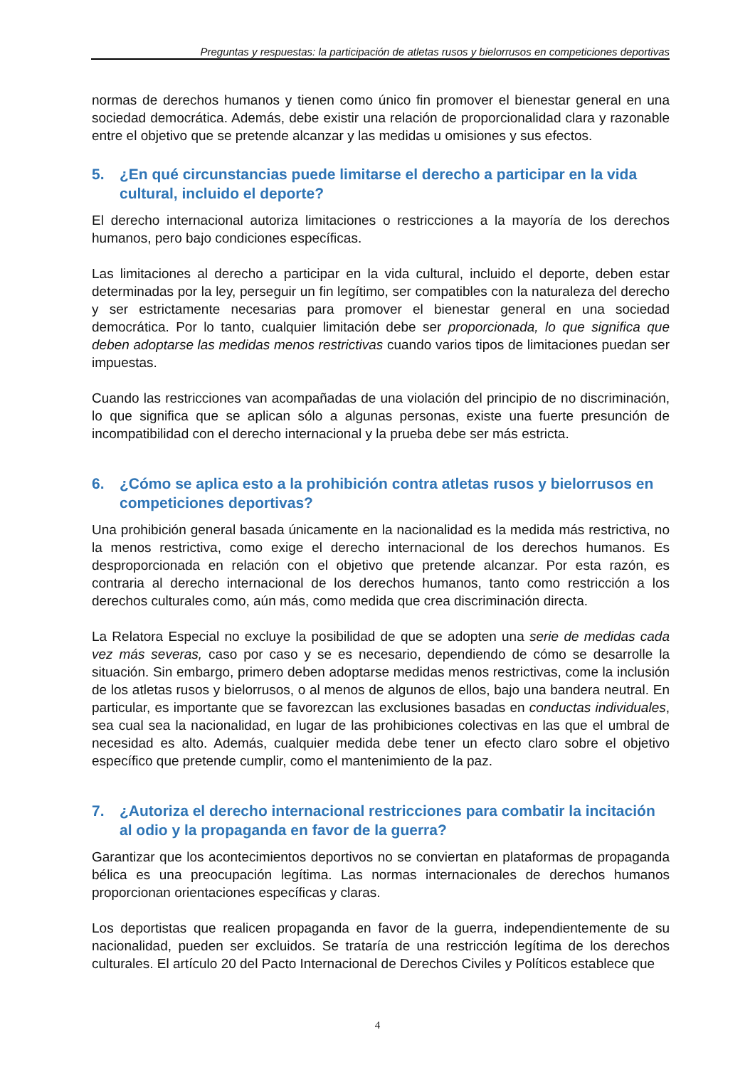Preguntas y respuestas: la participación de atletas rusos y bielorrusos en competiciones deportivas
normas de derechos humanos y tienen como único fin promover el bienestar general en una sociedad democrática. Además, debe existir una relación de proporcionalidad clara y razonable entre el objetivo que se pretende alcanzar y las medidas u omisiones y sus efectos.
5. ¿En qué circunstancias puede limitarse el derecho a participar en la vida cultural, incluido el deporte?
El derecho internacional autoriza limitaciones o restricciones a la mayoría de los derechos humanos, pero bajo condiciones específicas.
Las limitaciones al derecho a participar en la vida cultural, incluido el deporte, deben estar determinadas por la ley, perseguir un fin legítimo, ser compatibles con la naturaleza del derecho y ser estrictamente necesarias para promover el bienestar general en una sociedad democrática. Por lo tanto, cualquier limitación debe ser proporcionada, lo que significa que deben adoptarse las medidas menos restrictivas cuando varios tipos de limitaciones puedan ser impuestas.
Cuando las restricciones van acompañadas de una violación del principio de no discriminación, lo que significa que se aplican sólo a algunas personas, existe una fuerte presunción de incompatibilidad con el derecho internacional y la prueba debe ser más estricta.
6. ¿Cómo se aplica esto a la prohibición contra atletas rusos y bielorrusos en competiciones deportivas?
Una prohibición general basada únicamente en la nacionalidad es la medida más restrictiva, no la menos restrictiva, como exige el derecho internacional de los derechos humanos. Es desproporcionada en relación con el objetivo que pretende alcanzar. Por esta razón, es contraria al derecho internacional de los derechos humanos, tanto como restricción a los derechos culturales como, aún más, como medida que crea discriminación directa.
La Relatora Especial no excluye la posibilidad de que se adopten una serie de medidas cada vez más severas, caso por caso y se es necesario, dependiendo de cómo se desarrolle la situación. Sin embargo, primero deben adoptarse medidas menos restrictivas, come la inclusión de los atletas rusos y bielorrusos, o al menos de algunos de ellos, bajo una bandera neutral. En particular, es importante que se favorezcan las exclusiones basadas en conductas individuales, sea cual sea la nacionalidad, en lugar de las prohibiciones colectivas en las que el umbral de necesidad es alto. Además, cualquier medida debe tener un efecto claro sobre el objetivo específico que pretende cumplir, como el mantenimiento de la paz.
7. ¿Autoriza el derecho internacional restricciones para combatir la incitación al odio y la propaganda en favor de la guerra?
Garantizar que los acontecimientos deportivos no se conviertan en plataformas de propaganda bélica es una preocupación legítima. Las normas internacionales de derechos humanos proporcionan orientaciones específicas y claras.
Los deportistas que realicen propaganda en favor de la guerra, independientemente de su nacionalidad, pueden ser excluidos. Se trataría de una restricción legítima de los derechos culturales. El artículo 20 del Pacto Internacional de Derechos Civiles y Políticos establece que
4